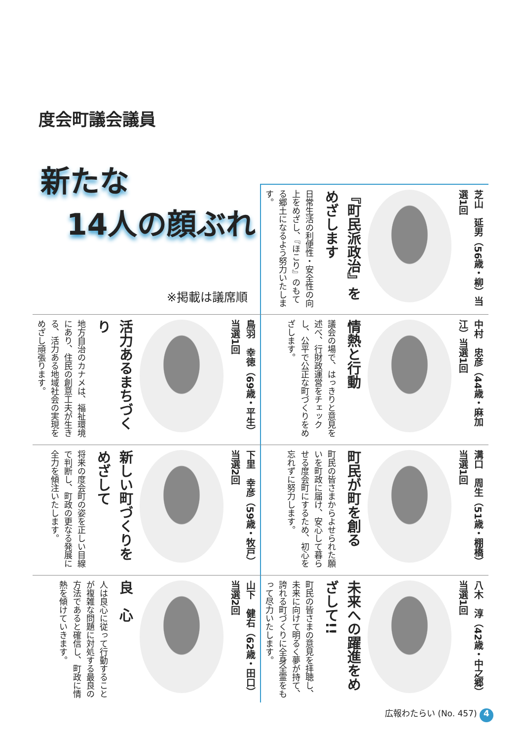度会町議会議員
新たな
14人の顔ぶれ
※掲載は議席順
芝山　延男（56歳・柳）当選1回
『町民派政治』をめざします
日常生活の利便性・安全性の向上をめざし、『ほこり』のもてる郷土になるよう努力いたします。
中村　忠彦（44歳・麻加江）当選1回
情熱と行動
議会の場で、はっきりと意見を述べ、行財政運営をチェックし、公平で公正な町づくりをめざします。
鳥羽　幸徳（69歳・平生）当選1回
活力あるまちづくり
地方自治のカナメは、福祉環境にあり、住民の創意工夫が生きる、活力ある地域社会の実現をめざし頑張ります。
溝口　周生（51歳・棚橋）当選1回
町民が町を創る
町民の皆さまからよせられた願いを町政に届け、安心して暮らせる度会町にするため、初心を忘れずに努力します。
下里　幸彦（59歳・牧戸）当選2回
新しい町づくりをめざして
将来の度会町の姿を正しい目線で判断し、町政の更なる発展に全力を傾注いたします。
八木　淳（42歳・中之郷）当選1回
未来への躍進をめざして!!
町民の皆さまの意見を拝聴し、未来に向けて明るく夢が持て、誇れる町づくりに全身全霊をもって尽力いたします。
山下　健右（62歳・田口）当選2回
良　心
人は良心に従って行動することが複雑な問題に対処する最良の方法であると確信し、町政に情熱を傾けていきます。
広報わたらい (No. 457) 4